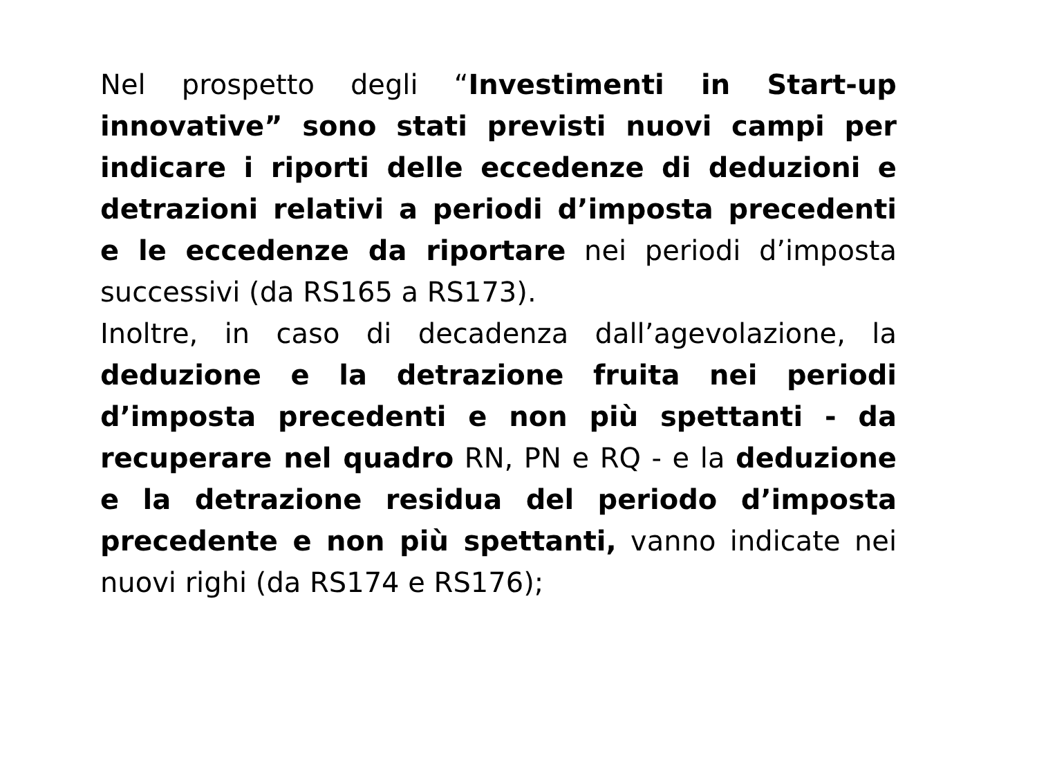Nel prospetto degli “Investimenti in Start-up innovative” sono stati previsti nuovi campi per indicare i riporti delle eccedenze di deduzioni e detrazioni relativi a periodi d’imposta precedenti e le eccedenze da riportare nei periodi d’imposta successivi (da RS165 a RS173).
Inoltre, in caso di decadenza dall’agevolazione, la deduzione e la detrazione fruita nei periodi d’imposta precedenti e non più spettanti - da recuperare nel quadro RN, PN e RQ - e la deduzione e la detrazione residua del periodo d’imposta precedente e non più spettanti, vanno indicate nei nuovi righi (da RS174 e RS176);